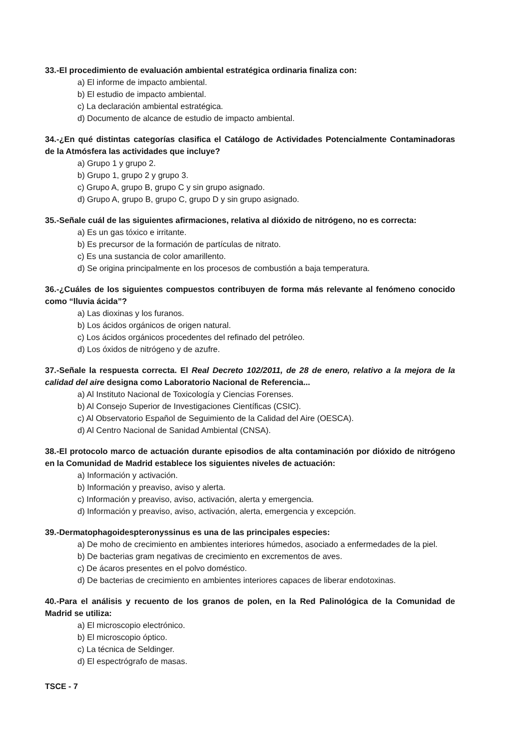33.-El procedimiento de evaluación ambiental estratégica ordinaria finaliza con:
a) El informe de impacto ambiental.
b) El estudio de impacto ambiental.
c) La declaración ambiental estratégica.
d) Documento de alcance de estudio de impacto ambiental.
34.-¿En qué distintas categorías clasifica el Catálogo de Actividades Potencialmente Contaminadoras de la Atmósfera las actividades que incluye?
a) Grupo 1 y grupo 2.
b) Grupo 1, grupo 2 y grupo 3.
c) Grupo A, grupo B, grupo C y sin grupo asignado.
d) Grupo A, grupo B, grupo C, grupo D y sin grupo asignado.
35.-Señale cuál de las siguientes afirmaciones, relativa al dióxido de nitrógeno, no es correcta:
a) Es un gas tóxico e irritante.
b) Es precursor de la formación de partículas de nitrato.
c) Es una sustancia de color amarillento.
d) Se origina principalmente en los procesos de combustión a baja temperatura.
36.-¿Cuáles de los siguientes compuestos contribuyen de forma más relevante al fenómeno conocido como “lluvia ácida”?
a) Las dioxinas y los furanos.
b) Los ácidos orgánicos de origen natural.
c) Los ácidos orgánicos procedentes del refinado del petróleo.
d) Los óxidos de nitrógeno y de azufre.
37.-Señale la respuesta correcta. El Real Decreto 102/2011, de 28 de enero, relativo a la mejora de la calidad del aire designa como Laboratorio Nacional de Referencia...
a) Al Instituto Nacional de Toxicología y Ciencias Forenses.
b) Al Consejo Superior de Investigaciones Científicas (CSIC).
c) Al Observatorio Español de Seguimiento de la Calidad del Aire (OESCA).
d) Al Centro Nacional de Sanidad Ambiental (CNSA).
38.-El protocolo marco de actuación durante episodios de alta contaminación por dióxido de nitrógeno en la Comunidad de Madrid establece los siguientes niveles de actuación:
a) Información y activación.
b) Información y preaviso, aviso y alerta.
c) Información y preaviso, aviso, activación, alerta y emergencia.
d) Información y preaviso, aviso, activación, alerta, emergencia y excepción.
39.-Dermatophagoidespteronyssinus es una de las principales especies:
a) De moho de crecimiento en ambientes interiores húmedos, asociado a enfermedades de la piel.
b) De bacterias gram negativas de crecimiento en excrementos de aves.
c) De ácaros presentes en el polvo doméstico.
d) De bacterias de crecimiento en ambientes interiores capaces de liberar endotoxinas.
40.-Para el análisis y recuento de los granos de polen, en la Red Palinológica de la Comunidad de Madrid se utiliza:
a) El microscopio electrónico.
b) El microscopio óptico.
c) La técnica de Seldinger.
d) El espectrógrafo de masas.
TSCE - 7